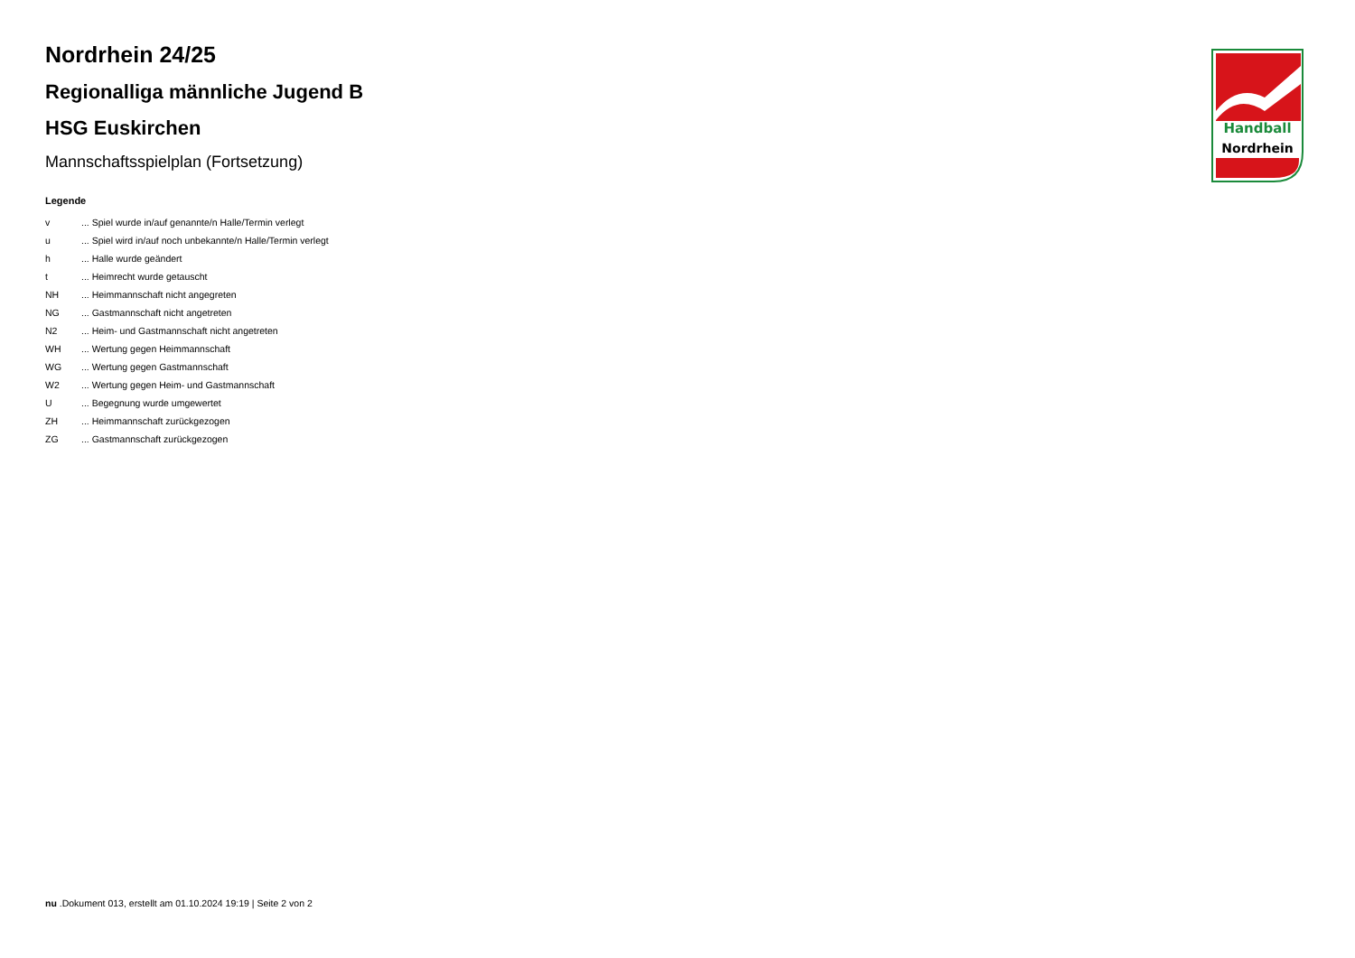Handball
Nordrhein
Nordrhein 24/25
Regionalliga männliche Jugend B
HSG Euskirchen
Mannschaftsspielplan (Fortsetzung)
Legende
v ... Spiel wurde in/auf genannte/n Halle/Termin verlegt
u ... Spiel wird in/auf noch unbekannte/n Halle/Termin verlegt
h ... Halle wurde geändert
t ... Heimrecht wurde getauscht
NH ... Heimmannschaft nicht angegreten
NG ... Gastmannschaft nicht angetreten
N2 ... Heim- und Gastmannschaft nicht angetreten
WH ... Wertung gegen Heimmannschaft
WG ... Wertung gegen Gastmannschaft
W2 ... Wertung gegen Heim- und Gastmannschaft
U ... Begegnung wurde umgewertet
ZH ... Heimmannschaft zurückgezogen
ZG ... Gastmannschaft zurückgezogen
nu .Dokument 013, erstellt am 01.10.2024 19:19 | Seite 2 von 2